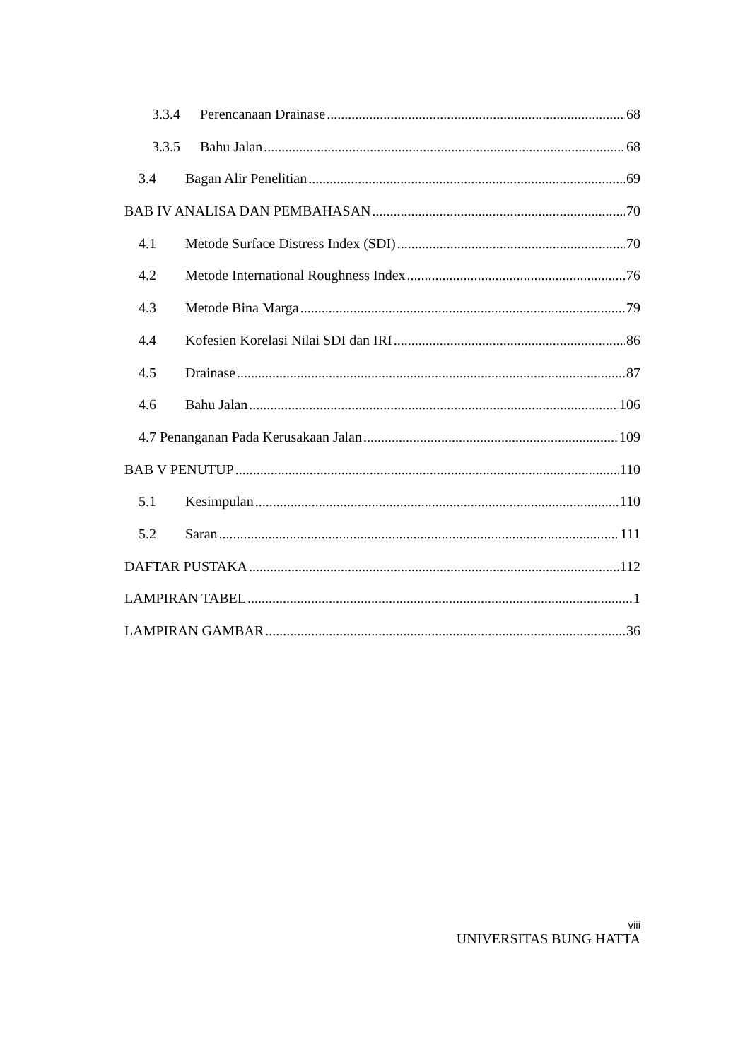3.3.4 Perencanaan Drainase 68
3.3.5 Bahu Jalan 68
3.4 Bagan Alir Penelitian 69
BAB IV ANALISA DAN PEMBAHASAN 70
4.1 Metode Surface Distress Index (SDI) 70
4.2 Metode International Roughness Index 76
4.3 Metode Bina Marga 79
4.4 Kofesien Korelasi Nilai SDI dan IRI 86
4.5 Drainase 87
4.6 Bahu Jalan 106
4.7 Penanganan Pada Kerusakaan Jalan 109
BAB V PENUTUP 110
5.1 Kesimpulan 110
5.2 Saran 111
DAFTAR PUSTAKA 112
LAMPIRAN TABEL 1
LAMPIRAN GAMBAR 36
viii
UNIVERSITAS BUNG HATTA